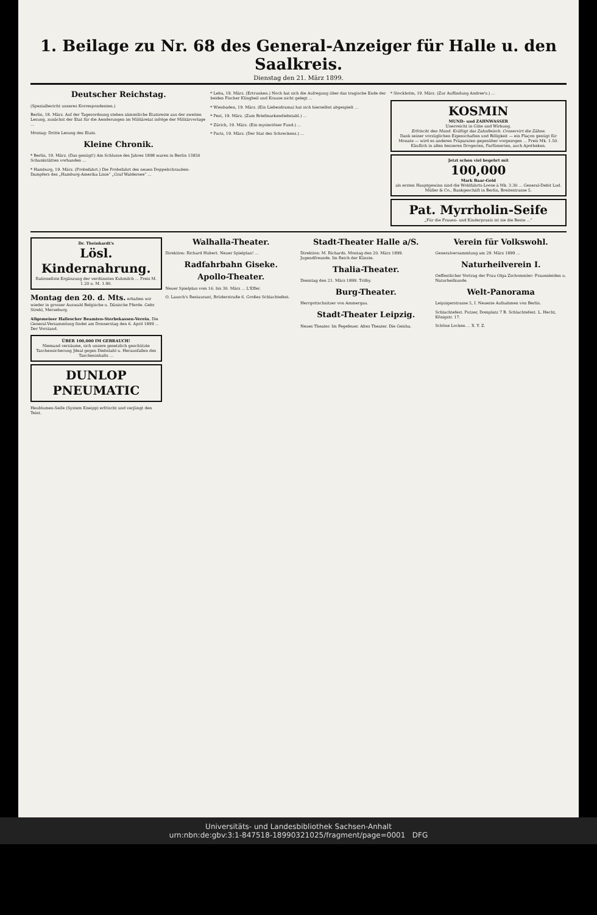1. Beilage zu Nr. 68 des General-Anzeiger für Halle u. den Saalkreis.
Dienstag den 21. März 1899.
Deutscher Reichstag.
(Spezialbericht unseres Korrespondenten.)
Berlin, 18. März. Auf der Tagesordnung stehen sämmtliche Etatsreste aus der zweiten Lesung, zunächst der Etat für die Aenderungen im Militäretat infolge der Militärvorlage ...
Montag: Dritte Lesung des Etats.
Kleine Chronik.
* Berlin, 19. März. (Das genügt!) Am Schlusse des Jahres 1898 waren in Berlin 13850 Schankstätten vorhanden ...
* Hamburg, 19. März. (Probefahrt.) Die Probefahrt des neuen Doppelschrauben-Dampfers des „Hamburg-Amerika Linie“ „Graf Waldersee“ ...
* Leba, 19. März. (Ertrunken.) Noch hat sich die Aufregung über das tragische Ende der beiden Fischer Klingbeil und Krause nicht gelegt ...
* Wiesbaden, 19. März. (Ein Liebesdrama) hat sich hierselbst abgespielt ...
* Pest, 19. März. (Zum Briefmarkendiebstahl.) ...
* Zürich, 19. März. (Ein mysteriöser Fund.) ...
* Paris, 19. März. (Der Stat des Schreckens.) ...
* Stockholm, 19. März. (Zur Auffindung Andree's.) ...
KOSMIN
MUND- und ZAHNWASSER
Unerreicht in Güte und Wirkung.
Erfrischt den Mund. Kräftigt das Zahnfleisch. Conservirt die Zähne.
Dank seiner vorzüglichen Eigenschaften und Billigkeit — ein Flaçon genügt für Monate — wird es anderen Präparaten gegenüber vorgezogen ... Preis Mk. 1.50. Käuflich in allen besseren Drogerien, Parfümerien, auch Apotheken.
Jetzt schon viel begehrt mit
100,000
Mark Baar-Geld
als ersten Hauptgewinn sind die Wohlfahrts-Loose à Mk. 3.30 ... General-Debit Lud. Müller & Co., Bankgeschäft in Berlin, Breitestrasse 5.
Pat. Myrrholin-Seife
„Für die Frauen- und Kinderpraxis ist sie die Beste ...“
Dr. Theinhardt's
Lösl. Kindernahrung.
Rationellste Ergänzung der verdünnten Kuhmilch ... Preis M. 1.20 u. M. 1.90.
Montag den 20. d. Mts. erhalten wir wieder in grosser Auswahl Belgische u. Dänische Pferde. Gebr. Strehl, Merseburg.
Allgemeiner Hallescher Beamten-Sterbekassen-Verein. Die General-Versammlung findet am Donnerstag den 6. April 1899 ... Der Vorstand.
ÜBER 100,000 IM GEBRAUCH!
Niemand versäume, sich unsere gesetzlich geschützte Taschensicherung Jdeal gegen Diebstahl u. Herausfallen des Tascheninhalts ...
DUNLOP PNEUMATIC
Heublumen-Seife (System Kneipp) erfrischt und verjüngt den Teint.
Walhalla-Theater.
Direktion: Richard Hubert. Neuer Spielplan! ...
Radfahrbahn Giseke.
Apollo-Theater.
Neuer Spielplan vom 16. bis 30. März ... L'Effer.
O. Lausch's Restaurant, Brüderstraße 6. Großes Schlachtefest.
Stadt-Theater Halle a/S.
Direktion: M. Richards. Montag den 20. März 1899. Jugendfreunde. Im Reich der Künste.
Thalia-Theater.
Dienstag den 21. März 1899. Trilby.
Burg-Theater.
Herrgottschnitzer von Ammergau.
Stadt-Theater Leipzig.
Neues Theater. Im Fegefeuer. Altes Theater. Die Geisha.
Verein für Volkswohl.
Generalversammlung am 29. März 1899 ...
Naturheilverein I.
Oeffentlicher Vortrag der Frau Olga Zschommler: Frauenleiden u. Naturheilkunde.
Welt-Panorama
Leipzigerstrasse 5, I. Neueste Aufnahmen von Berlin.
Schlachtefest. Putzer, Domplatz 7 B. Schlachtefest. L. Hecht, Königstr. 17.
Schöne Locken ... X. Y. Z.
Universitäts- und Landesbibliothek Sachsen-Anhalt
urn:nbn:de:gbv:3:1-847518-18990321025/fragment/page=0001 DFG